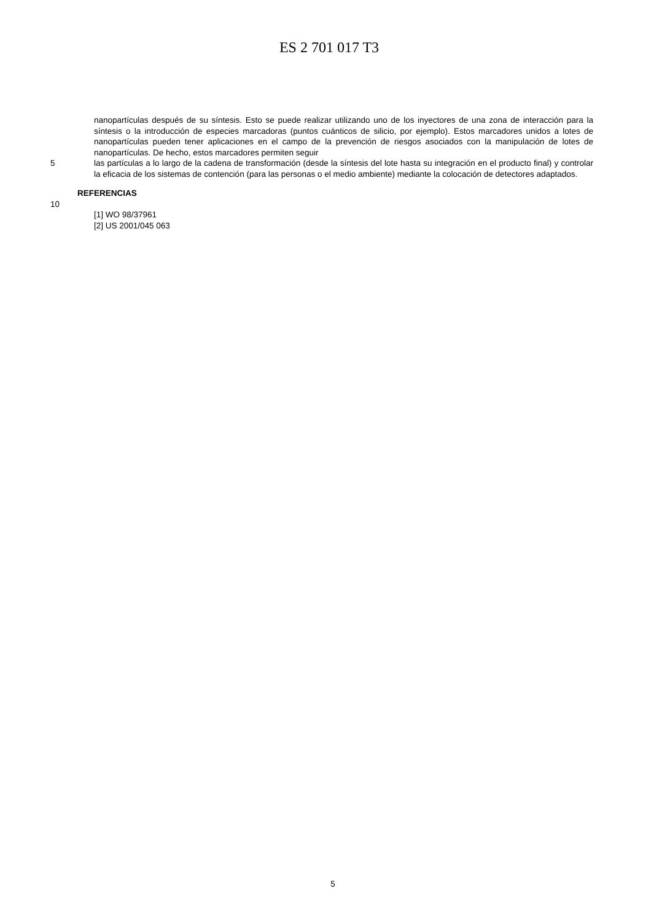ES 2 701 017 T3
nanopartículas después de su síntesis. Esto se puede realizar utilizando uno de los inyectores de una zona de interacción para la síntesis o la introducción de especies marcadoras (puntos cuánticos de silicio, por ejemplo). Estos marcadores unidos a lotes de nanopartículas pueden tener aplicaciones en el campo de la prevención de riesgos asociados con la manipulación de lotes de nanopartículas. De hecho, estos marcadores permiten seguir
5 las partículas a lo largo de la cadena de transformación (desde la síntesis del lote hasta su integración en el producto final) y controlar la eficacia de los sistemas de contención (para las personas o el medio ambiente) mediante la colocación de detectores adaptados.
REFERENCIAS
10
[1] WO 98/37961
[2] US 2001/045 063
5